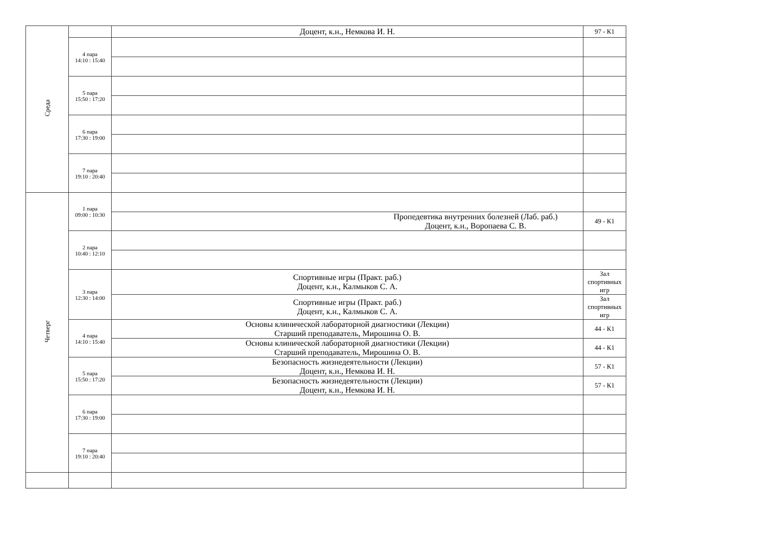| Среда | | Доцент, к.н., Немкова И. Н. | 97 - К1 |
| | 4 пара 14:10 : 15:40 | | |
| | 5 пара 15:50 : 17:20 | | |
| | 6 пара 17:30 : 19:00 | | |
| | 7 пара 19:10 : 20:40 | | |
| Четверг | 1 пара 09:00 : 10:30 | | |
| | | Пропедевтика внутренних болезней (Лаб. раб.) Доцент, к.н., Воропаева С. В. | 49 - К1 |
| | 2 пара 10:40 : 12:10 | | |
| | 3 пара 12:30 : 14:00 | Спортивные игры (Практ. раб.) Доцент, к.н., Калмыков С. А. | Зал спортивных игр |
| | | Спортивные игры (Практ. раб.) Доцент, к.н., Калмыков С. А. | Зал спортивных игр |
| | 4 пара 14:10 : 15:40 | Основы клинической лабораторной диагностики (Лекции) Старший преподаватель, Мирошина О. В. | 44 - К1 |
| | | Основы клинической лабораторной диагностики (Лекции) Старший преподаватель, Мирошина О. В. | 44 - К1 |
| | 5 пара 15:50 : 17:20 | Безопасность жизнедеятельности (Лекции) Доцент, к.н., Немкова И. Н. | 57 - К1 |
| | | Безопасность жизнедеятельности (Лекции) Доцент, к.н., Немкова И. Н. | 57 - К1 |
| | 6 пара 17:30 : 19:00 | | |
| | 7 пара 19:10 : 20:40 | | |